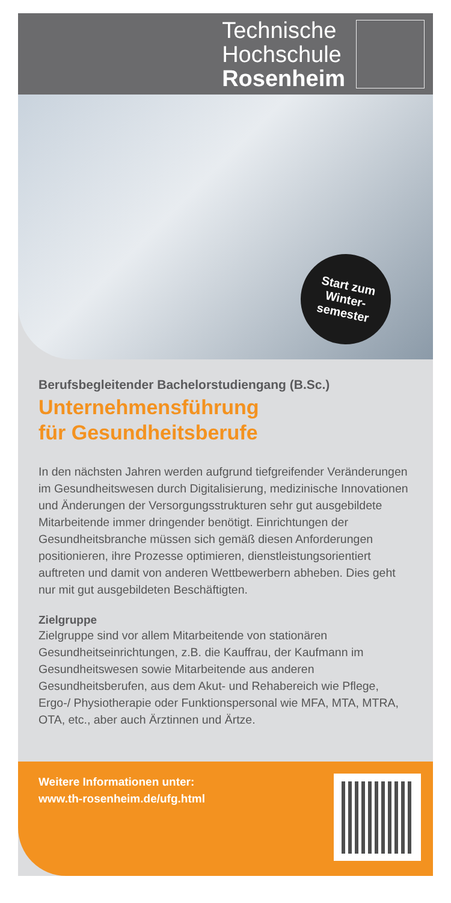Technische
Hochschule
Rosenheim
Start zum
Winter-
semester
Berufsbegleitender Bachelorstudiengang (B.Sc.)
Unternehmensführung
für Gesundheitsberufe
In den nächsten Jahren werden aufgrund tiefgreifender Veränderungen im Gesundheitswesen durch Digitalisierung, medizinische Innovationen und Änderungen der Versorgungsstrukturen sehr gut ausgebildete Mitarbeitende immer dringender benötigt. Einrichtungen der Gesundheitsbranche müssen sich gemäß diesen Anforderungen positionieren, ihre Prozesse optimieren, dienstleistungsorientiert auftreten und damit von anderen Wettbewerbern abheben. Dies geht nur mit gut ausgebildeten Beschäftigten.
Zielgruppe
Zielgruppe sind vor allem Mitarbeitende von stationären Gesundheitseinrichtungen, z.B. die Kauffrau, der Kaufmann im Gesundheitswesen sowie Mitarbeitende aus anderen Gesundheitsberufen, aus dem Akut- und Rehabereich wie Pflege, Ergo-/ Physiotherapie oder Funktionspersonal wie MFA, MTA, MTRA, OTA, etc., aber auch Ärztinnen und Ärtze.
Weitere Informationen unter:
www.th-rosenheim.de/ufg.html